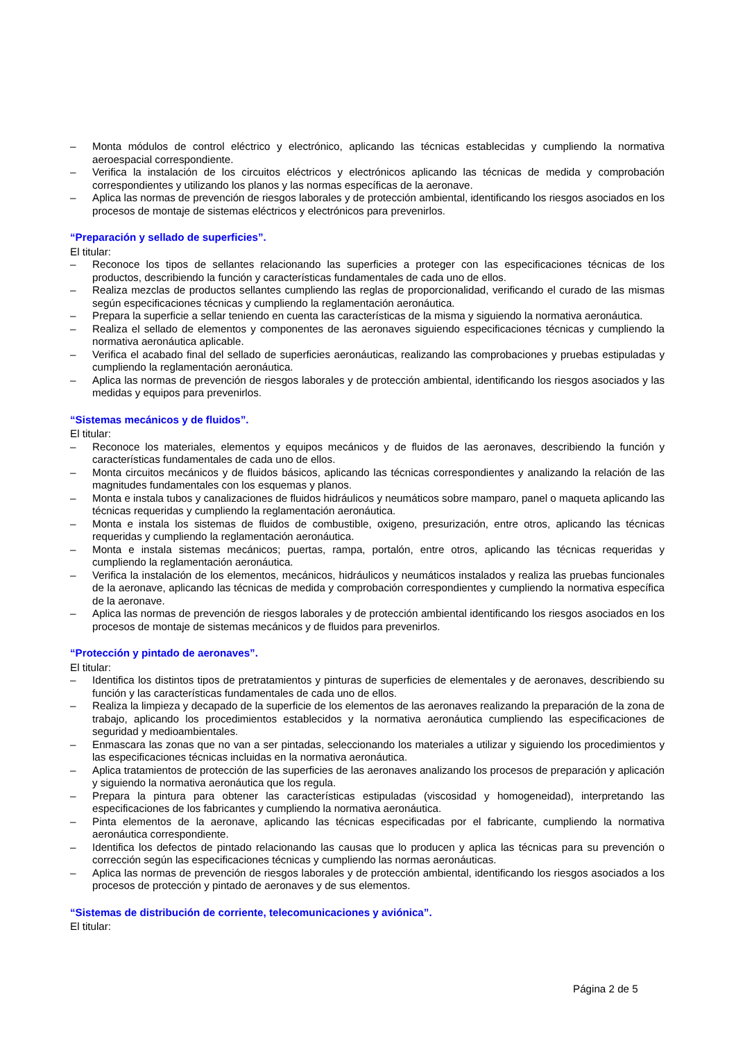– Monta módulos de control eléctrico y electrónico, aplicando las técnicas establecidas y cumpliendo la normativa aeroespacial correspondiente.
– Verifica la instalación de los circuitos eléctricos y electrónicos aplicando las técnicas de medida y comprobación correspondientes y utilizando los planos y las normas específicas de la aeronave.
– Aplica las normas de prevención de riesgos laborales y de protección ambiental, identificando los riesgos asociados en los procesos de montaje de sistemas eléctricos y electrónicos para prevenirlos.
“Preparación y sellado de superficies”.
El titular:
– Reconoce los tipos de sellantes relacionando las superficies a proteger con las especificaciones técnicas de los productos, describiendo la función y características fundamentales de cada uno de ellos.
– Realiza mezclas de productos sellantes cumpliendo las reglas de proporcionalidad, verificando el curado de las mismas según especificaciones técnicas y cumpliendo la reglamentación aeronáutica.
– Prepara la superficie a sellar teniendo en cuenta las características de la misma y siguiendo la normativa aeronáutica.
– Realiza el sellado de elementos y componentes de las aeronaves siguiendo especificaciones técnicas y cumpliendo la normativa aeronáutica aplicable.
– Verifica el acabado final del sellado de superficies aeronáuticas, realizando las comprobaciones y pruebas estipuladas y cumpliendo la reglamentación aeronáutica.
– Aplica las normas de prevención de riesgos laborales y de protección ambiental, identificando los riesgos asociados y las medidas y equipos para prevenirlos.
“Sistemas mecánicos y de fluidos”.
El titular:
– Reconoce los materiales, elementos y equipos mecánicos y de fluidos de las aeronaves, describiendo la función y características fundamentales de cada uno de ellos.
– Monta circuitos mecánicos y de fluidos básicos, aplicando las técnicas correspondientes y analizando la relación de las magnitudes fundamentales con los esquemas y planos.
– Monta e instala tubos y canalizaciones de fluidos hidráulicos y neumáticos sobre mamparo, panel o maqueta aplicando las técnicas requeridas y cumpliendo la reglamentación aeronáutica.
– Monta e instala los sistemas de fluidos de combustible, oxigeno, presurización, entre otros, aplicando las técnicas requeridas y cumpliendo la reglamentación aeronáutica.
– Monta e instala sistemas mecánicos; puertas, rampa, portalón, entre otros, aplicando las técnicas requeridas y cumpliendo la reglamentación aeronáutica.
– Verifica la instalación de los elementos, mecánicos, hidráulicos y neumáticos instalados y realiza las pruebas funcionales de la aeronave, aplicando las técnicas de medida y comprobación correspondientes y cumpliendo la normativa específica de la aeronave.
– Aplica las normas de prevención de riesgos laborales y de protección ambiental identificando los riesgos asociados en los procesos de montaje de sistemas mecánicos y de fluidos para prevenirlos.
“Protección y pintado de aeronaves”.
El titular:
– Identifica los distintos tipos de pretratamientos y pinturas de superficies de elementales y de aeronaves, describiendo su función y las características fundamentales de cada uno de ellos.
– Realiza la limpieza y decapado de la superficie de los elementos de las aeronaves realizando la preparación de la zona de trabajo, aplicando los procedimientos establecidos y la normativa aeronáutica cumpliendo las especificaciones de seguridad y medioambientales.
– Enmascara las zonas que no van a ser pintadas, seleccionando los materiales a utilizar y siguiendo los procedimientos y las especificaciones técnicas incluidas en la normativa aeronáutica.
– Aplica tratamientos de protección de las superficies de las aeronaves analizando los procesos de preparación y aplicación y siguiendo la normativa aeronáutica que los regula.
– Prepara la pintura para obtener las características estipuladas (viscosidad y homogeneidad), interpretando las especificaciones de los fabricantes y cumpliendo la normativa aeronáutica.
– Pinta elementos de la aeronave, aplicando las técnicas especificadas por el fabricante, cumpliendo la normativa aeronáutica correspondiente.
– Identifica los defectos de pintado relacionando las causas que lo producen y aplica las técnicas para su prevención o corrección según las especificaciones técnicas y cumpliendo las normas aeronáuticas.
– Aplica las normas de prevención de riesgos laborales y de protección ambiental, identificando los riesgos asociados a los procesos de protección y pintado de aeronaves y de sus elementos.
“Sistemas de distribución de corriente, telecomunicaciones y aviónica”.
El titular:
Página 2 de 5